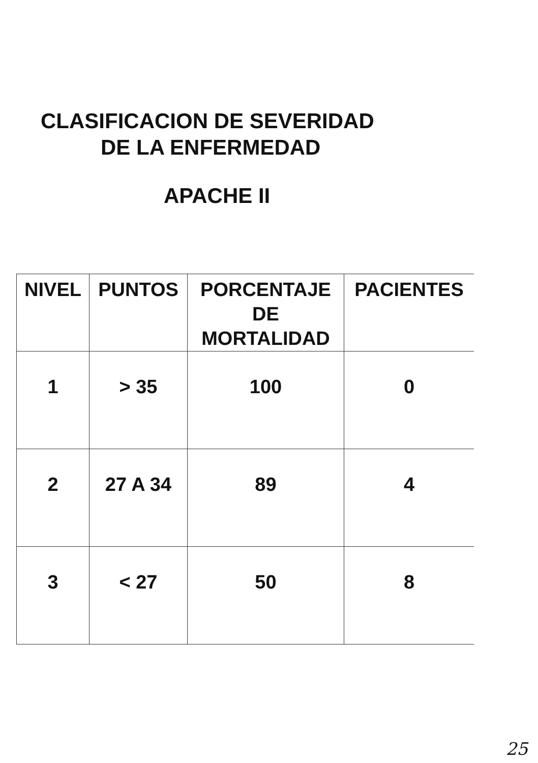CLASIFICACION DE SEVERIDAD
DE LA ENFERMEDAD
APACHE II
| NIVEL | PUNTOS | PORCENTAJE DE MORTALIDAD | PACIENTES |
| --- | --- | --- | --- |
| 1 | > 35 | 100 | 0 |
| 2 | 27 A 34 | 89 | 4 |
| 3 | < 27 | 50 | 8 |
25